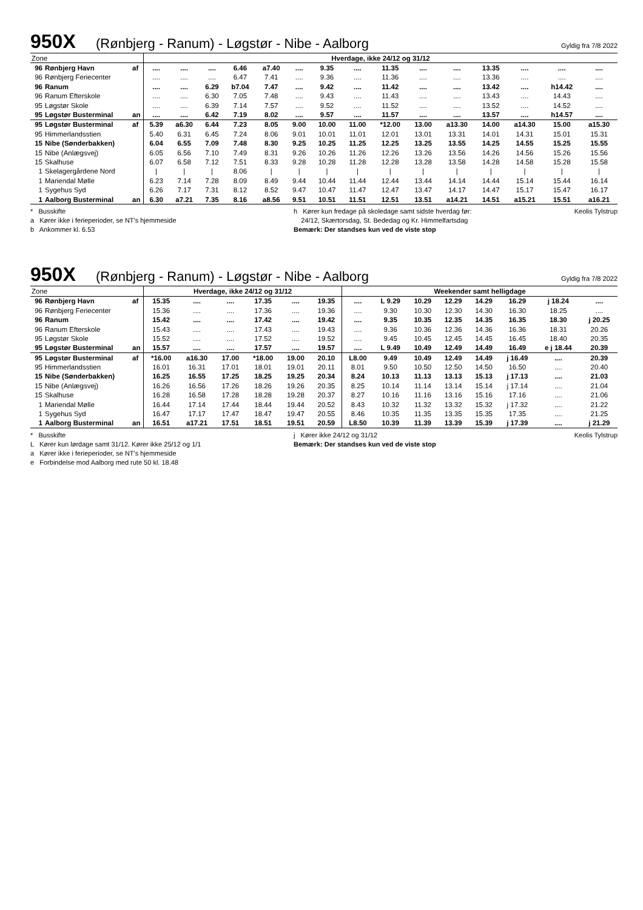950X (Rønbjerg - Ranum) - Løgstør - Nibe - Aalborg Gyldig fra 7/8 2022
| Zone | | | Hverdage, ikke 24/12 og 31/12 | | | | | | | | | | | | | | |
| 96 | Rønbjerg Havn | af | .... | .... | .... | 6.46 | a7.40 | .... | 9.35 | .... | 11.35 | .... | .... | 13.35 | .... | .... | .... |
| 96 | Rønbjerg Feriecenter | | .... | .... | .... | 6.47 | 7.41 | .... | 9.36 | .... | 11.36 | .... | .... | 13.36 | .... | .... | .... |
| 96 | Ranum | | .... | .... | 6.29 | b7.04 | 7.47 | .... | 9.42 | .... | 11.42 | .... | .... | 13.42 | .... | h14.42 | .... |
| 96 | Ranum Efterskole | | .... | .... | 6.30 | 7.05 | 7.48 | .... | 9.43 | .... | 11.43 | .... | .... | 13.43 | .... | 14.43 | .... |
| 95 | Løgstør Skole | | .... | .... | 6.39 | 7.14 | 7.57 | .... | 9.52 | .... | 11.52 | .... | .... | 13.52 | .... | 14.52 | .... |
| 95 | Løgstør Busterminal | an | .... | .... | 6.42 | 7.19 | 8.02 | .... | 9.57 | .... | 11.57 | .... | .... | 13.57 | .... | h14.57 | .... |
| 95 | Løgstør Busterminal | af | 5.39 | a6.30 | 6.44 | 7.23 | 8.05 | 9.00 | 10.00 | 11.00 | *12.00 | 13.00 | a13.30 | 14.00 | a14.30 | 15.00 | a15.30 |
| 95 | Himmerlandsstien | | 5.40 | 6.31 | 6.45 | 7.24 | 8.06 | 9.01 | 10.01 | 11.01 | 12.01 | 13.01 | 13.31 | 14.01 | 14.31 | 15.01 | 15.31 |
| 15 | Nibe (Sønderbakken) | | 6.04 | 6.55 | 7.09 | 7.48 | 8.30 | 9.25 | 10.25 | 11.25 | 12.25 | 13.25 | 13.55 | 14.25 | 14.55 | 15.25 | 15.55 |
| 15 | Nibe (Anlægsvej) | | 6.05 | 6.56 | 7.10 | 7.49 | 8.31 | 9.26 | 10.26 | 11.26 | 12.26 | 13.26 | 13.56 | 14.26 | 14.56 | 15.26 | 15.56 |
| 15 | Skalhuse | | 6.07 | 6.58 | 7.12 | 7.51 | 8.33 | 9.28 | 10.28 | 11.28 | 12.28 | 13.28 | 13.58 | 14.28 | 14.58 | 15.28 | 15.58 |
| 1 | Skelagergårdene Nord | | / | / | / | 8.06 | / | / | / | / | / | / | / | / | / | / | / |
| 1 | Mariendal Mølle | | 6.23 | 7.14 | 7.28 | 8.09 | 8.49 | 9.44 | 10.44 | 11.44 | 12.44 | 13.44 | 14.14 | 14.44 | 15.14 | 15.44 | 16.14 |
| 1 | Sygehus Syd | | 6.26 | 7.17 | 7.31 | 8.12 | 8.52 | 9.47 | 10.47 | 11.47 | 12.47 | 13.47 | 14.17 | 14.47 | 15.17 | 15.47 | 16.17 |
| 1 | Aalborg Busterminal | an | 6.30 | a7.21 | 7.35 | 8.16 | a8.56 | 9.51 | 10.51 | 11.51 | 12.51 | 13.51 | a14.21 | 14.51 | a15.21 | 15.51 | a16.21 |
* Busskifte
a Kører ikke i ferieperioder, se NT's hjemmeside
b Ankommer kl. 6.53
h Kører kun fredage på skoledage samt sidste hverdag før:
24/12, Skærtorsdag, St. Bededag og Kr. Himmelfartsdag
Bemærk: Der standses kun ved de viste stop
Keolis Tylstrup
950X (Rønbjerg - Ranum) - Løgstør - Nibe - Aalborg Gyldig fra 7/8 2022
| Zone | | | Hverdage, ikke 24/12 og 31/12 | | | | | | Weekender samt helligdage | | | | | | | |
| 96 | Rønbjerg Havn | af | 15.35 | .... | .... | 17.35 | .... | 19.35 | .... | L 9.29 | 10.29 | 12.29 | 14.29 | 16.29 | j 18.24 | .... |
| 96 | Rønbjerg Feriecenter | | 15.36 | .... | .... | 17.36 | .... | 19.36 | .... | 9.30 | 10.30 | 12.30 | 14.30 | 16.30 | 18.25 | .... |
| 96 | Ranum | | 15.42 | .... | .... | 17.42 | .... | 19.42 | .... | 9.35 | 10.35 | 12.35 | 14.35 | 16.35 | 18.30 | j 20.25 |
| 96 | Ranum Efterskole | | 15.43 | .... | .... | 17.43 | .... | 19.43 | .... | 9.36 | 10.36 | 12.36 | 14.36 | 16.36 | 18.31 | 20.26 |
| 95 | Løgstør Skole | | 15.52 | .... | .... | 17.52 | .... | 19.52 | .... | 9.45 | 10.45 | 12.45 | 14.45 | 16.45 | 18.40 | 20.35 |
| 95 | Løgstør Busterminal | an | 15.57 | .... | .... | 17.57 | .... | 19.57 | .... | L 9.49 | 10.49 | 12.49 | 14.49 | 16.49 | e j 18.44 | 20.39 |
| 95 | Løgstør Busterminal | af | *16.00 | a16.30 | 17.00 | *18.00 | 19.00 | 20.10 | L8.00 | 9.49 | 10.49 | 12.49 | 14.49 | j 16.49 | .... | 20.39 |
| 95 | Himmerlandsstien | | 16.01 | 16.31 | 17.01 | 18.01 | 19.01 | 20.11 | 8.01 | 9.50 | 10.50 | 12.50 | 14.50 | 16.50 | .... | 20.40 |
| 15 | Nibe (Sønderbakken) | | 16.25 | 16.55 | 17.25 | 18.25 | 19.25 | 20.34 | 8.24 | 10.13 | 11.13 | 13.13 | 15.13 | j 17.13 | .... | 21.03 |
| 15 | Nibe (Anlægsvej) | | 16.26 | 16.56 | 17.26 | 18.26 | 19.26 | 20.35 | 8.25 | 10.14 | 11.14 | 13.14 | 15.14 | j 17.14 | .... | 21.04 |
| 15 | Skalhuse | | 16.28 | 16.58 | 17.28 | 18.28 | 19.28 | 20.37 | 8.27 | 10.16 | 11.16 | 13.16 | 15.16 | 17.16 | .... | 21.06 |
| 1 | Mariendal Mølle | | 16.44 | 17.14 | 17.44 | 18.44 | 19.44 | 20.52 | 8.43 | 10.32 | 11.32 | 13.32 | 15.32 | j 17.32 | .... | 21.22 |
| 1 | Sygehus Syd | | 16.47 | 17.17 | 17.47 | 18.47 | 19.47 | 20.55 | 8.46 | 10.35 | 11.35 | 13.35 | 15.35 | 17.35 | .... | 21.25 |
| 1 | Aalborg Busterminal | an | 16.51 | a17.21 | 17.51 | 18.51 | 19.51 | 20.59 | L8.50 | 10.39 | 11.39 | 13.39 | 15.39 | j 17.39 | .... | j 21.29 |
* Busskifte
L Kører kun lørdage samt 31/12. Kører ikke 25/12 og 1/1
a Kører ikke i ferieperioder, se NT's hjemmeside
e Forbindelse mod Aalborg med rute 50 kl. 18.48
j Kører ikke 24/12 og 31/12
Bemærk: Der standses kun ved de viste stop
Keolis Tylstrup